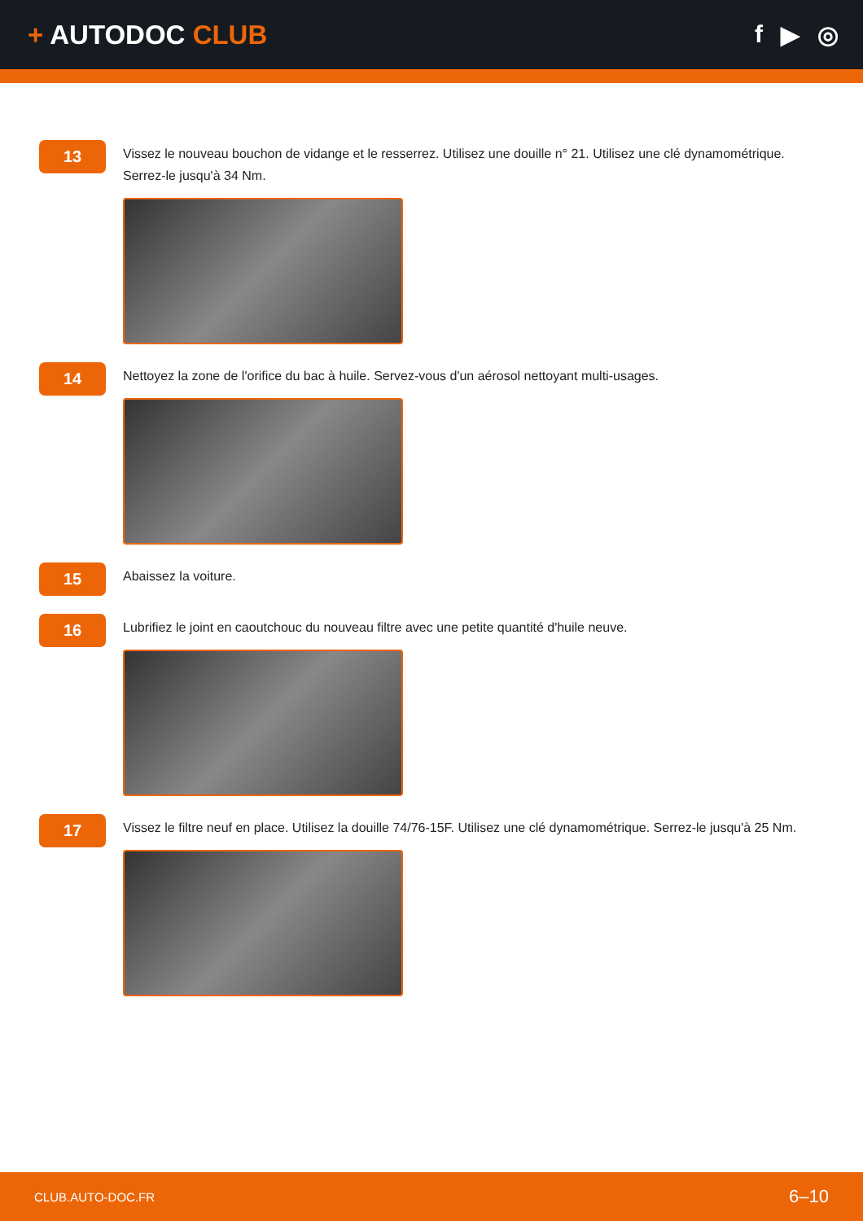+ AUTODOC CLUB f ▶ ◎
13
Vissez le nouveau bouchon de vidange et le resserrez. Utilisez une douille n° 21. Utilisez une clé dynamométrique. Serrez-le jusqu'à 34 Nm.
14
Nettoyez la zone de l'orifice du bac à huile. Servez-vous d'un aérosol nettoyant multi-usages.
15
Abaissez la voiture.
16
Lubrifiez le joint en caoutchouc du nouveau filtre avec une petite quantité d'huile neuve.
17
Vissez le filtre neuf en place. Utilisez la douille 74/76-15F. Utilisez une clé dynamométrique. Serrez-le jusqu'à 25 Nm.
CLUB.AUTO-DOC.FR 6–10